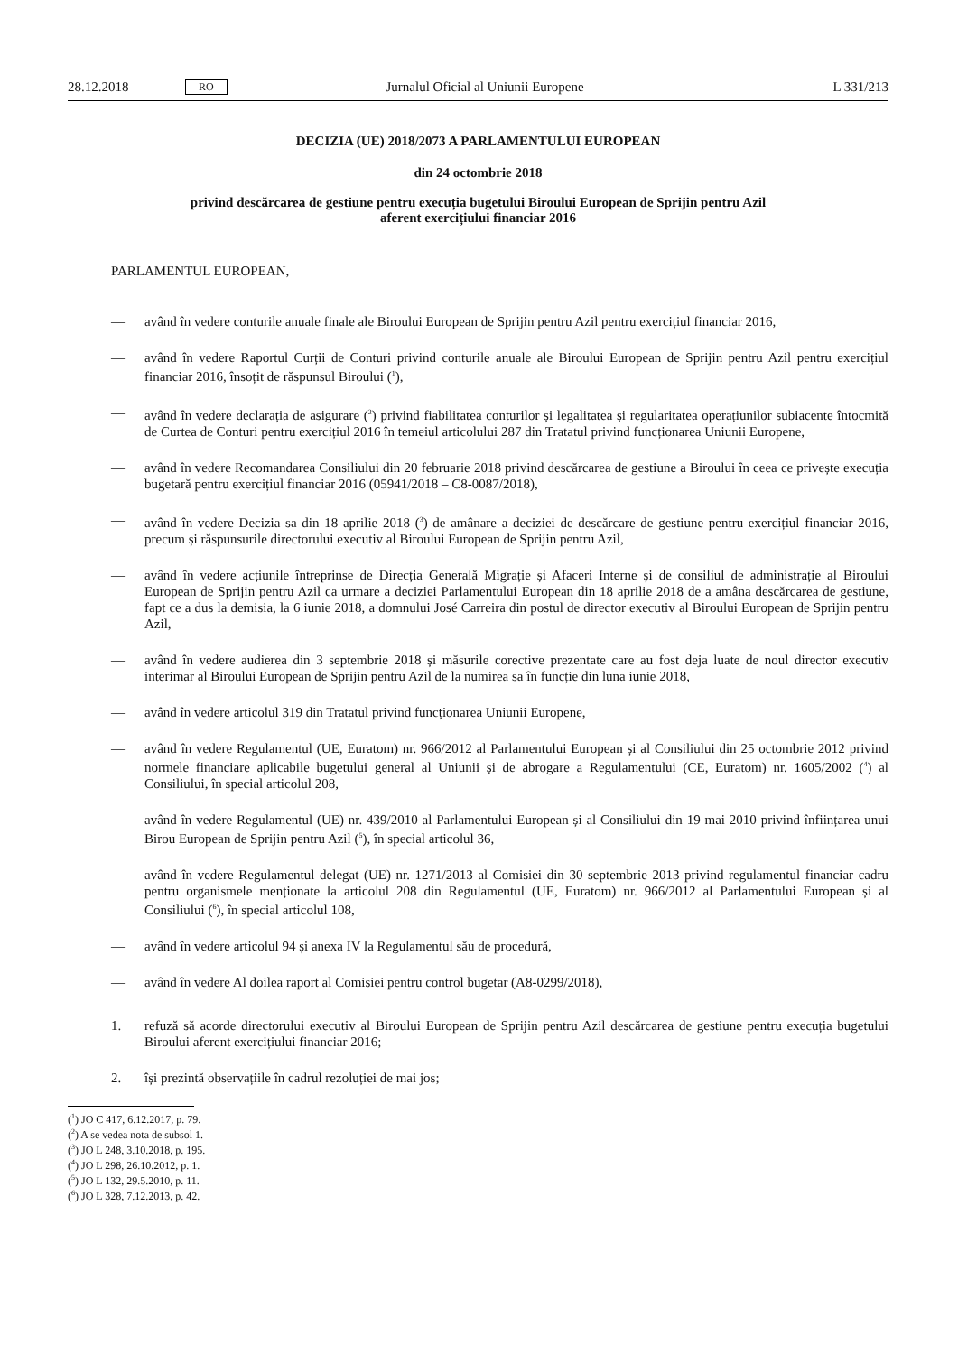28.12.2018 RO Jurnalul Oficial al Uniunii Europene L 331/213
DECIZIA (UE) 2018/2073 A PARLAMENTULUI EUROPEAN
din 24 octombrie 2018
privind descărcarea de gestiune pentru execuția bugetului Biroului European de Sprijin pentru Azil
aferent exercițiului financiar 2016
PARLAMENTUL EUROPEAN,
— având în vedere conturile anuale finale ale Biroului European de Sprijin pentru Azil pentru exercițiul financiar 2016,
— având în vedere Raportul Curții de Conturi privind conturile anuale ale Biroului European de Sprijin pentru Azil pentru exercițiul financiar 2016, însoțit de răspunsul Biroului (<sup>1</sup>),
— având în vedere declarația de asigurare (<sup>2</sup>) privind fiabilitatea conturilor și legalitatea și regularitatea operațiunilor subiacente întocmită de Curtea de Conturi pentru exercițiul 2016 în temeiul articolului 287 din Tratatul privind funcționarea Uniunii Europene,
— având în vedere Recomandarea Consiliului din 20 februarie 2018 privind descărcarea de gestiune a Biroului în ceea ce privește execuția bugetară pentru exercițiul financiar 2016 (05941/2018 – C8-0087/2018),
— având în vedere Decizia sa din 18 aprilie 2018 (<sup>3</sup>) de amânare a deciziei de descărcare de gestiune pentru exercițiul financiar 2016, precum și răspunsurile directorului executiv al Biroului European de Sprijin pentru Azil,
— având în vedere acțiunile întreprinse de Direcția Generală Migrație și Afaceri Interne și de consiliul de administrație al Biroului European de Sprijin pentru Azil ca urmare a deciziei Parlamentului European din 18 aprilie 2018 de a amâna descărcarea de gestiune, fapt ce a dus la demisia, la 6 iunie 2018, a domnului José Carreira din postul de director executiv al Biroului European de Sprijin pentru Azil,
— având în vedere audierea din 3 septembrie 2018 și măsurile corective prezentate care au fost deja luate de noul director executiv interimar al Biroului European de Sprijin pentru Azil de la numirea sa în funcție din luna iunie 2018,
— având în vedere articolul 319 din Tratatul privind funcționarea Uniunii Europene,
— având în vedere Regulamentul (UE, Euratom) nr. 966/2012 al Parlamentului European și al Consiliului din 25 octombrie 2012 privind normele financiare aplicabile bugetului general al Uniunii și de abrogare a Regulamentului (CE, Euratom) nr. 1605/2002 (<sup>4</sup>) al Consiliului, în special articolul 208,
— având în vedere Regulamentul (UE) nr. 439/2010 al Parlamentului European și al Consiliului din 19 mai 2010 privind înființarea unui Birou European de Sprijin pentru Azil (<sup>5</sup>), în special articolul 36,
— având în vedere Regulamentul delegat (UE) nr. 1271/2013 al Comisiei din 30 septembrie 2013 privind regulamentul financiar cadru pentru organismele menționate la articolul 208 din Regulamentul (UE, Euratom) nr. 966/2012 al Parlamentului European și al Consiliului (<sup>6</sup>), în special articolul 108,
— având în vedere articolul 94 și anexa IV la Regulamentul său de procedură,
— având în vedere Al doilea raport al Comisiei pentru control bugetar (A8-0299/2018),
1. refuză să acorde directorului executiv al Biroului European de Sprijin pentru Azil descărcarea de gestiune pentru execuția bugetului Biroului aferent exercițiului financiar 2016;
2. își prezintă observațiile în cadrul rezoluției de mai jos;
(<sup>1</sup>) JO C 417, 6.12.2017, p. 79.
(<sup>2</sup>) A se vedea nota de subsol 1.
(<sup>3</sup>) JO L 248, 3.10.2018, p. 195.
(<sup>4</sup>) JO L 298, 26.10.2012, p. 1.
(<sup>5</sup>) JO L 132, 29.5.2010, p. 11.
(<sup>6</sup>) JO L 328, 7.12.2013, p. 42.